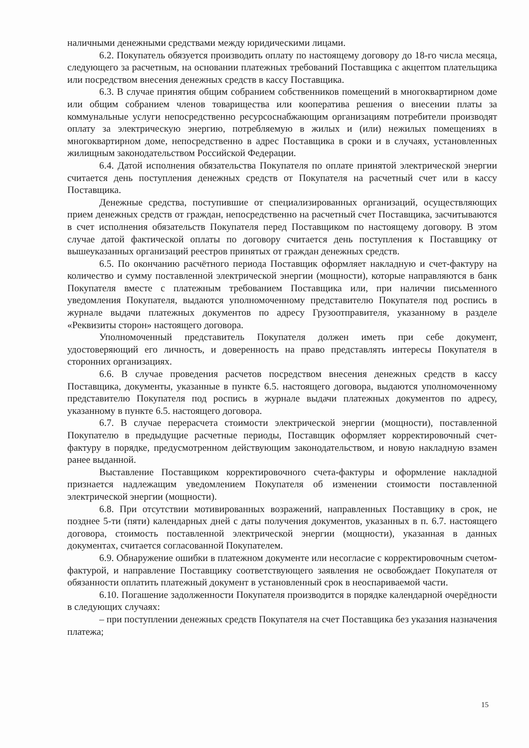наличными денежными средствами между юридическими лицами.
6.2. Покупатель обязуется производить оплату по настоящему договору до 18-го числа месяца, следующего за расчетным, на основании платежных требований Поставщика с акцептом плательщика или посредством внесения денежных средств в кассу Поставщика.
6.3. В случае принятия общим собранием собственников помещений в многоквартирном доме или общим собранием членов товарищества или кооператива решения о внесении платы за коммунальные услуги непосредственно ресурсоснабжающим организациям потребители производят оплату за электрическую энергию, потребляемую в жилых и (или) нежилых помещениях в многоквартирном доме, непосредственно в адрес Поставщика в сроки и в случаях, установленных жилищным законодательством Российской Федерации.
6.4. Датой исполнения обязательства Покупателя по оплате принятой электрической энергии считается день поступления денежных средств от Покупателя на расчетный счет или в кассу Поставщика.
Денежные средства, поступившие от специализированных организаций, осуществляющих прием денежных средств от граждан, непосредственно на расчетный счет Поставщика, засчитываются в счет исполнения обязательств Покупателя перед Поставщиком по настоящему договору. В этом случае датой фактической оплаты по договору считается день поступления к Поставщику от вышеуказанных организаций реестров принятых от граждан денежных средств.
6.5. По окончанию расчётного периода Поставщик оформляет накладную и счет-фактуру на количество и сумму поставленной электрической энергии (мощности), которые направляются в банк Покупателя вместе с платежным требованием Поставщика или, при наличии письменного уведомления Покупателя, выдаются уполномоченному представителю Покупателя под роспись в журнале выдачи платежных документов по адресу Грузоотправителя, указанному в разделе «Реквизиты сторон» настоящего договора.
Уполномоченный представитель Покупателя должен иметь при себе документ, удостоверяющий его личность, и доверенность на право представлять интересы Покупателя в сторонних организациях.
6.6. В случае проведения расчетов посредством внесения денежных средств в кассу Поставщика, документы, указанные в пункте 6.5. настоящего договора, выдаются уполномоченному представителю Покупателя под роспись в журнале выдачи платежных документов по адресу, указанному в пункте 6.5. настоящего договора.
6.7. В случае перерасчета стоимости электрической энергии (мощности), поставленной Покупателю в предыдущие расчетные периоды, Поставщик оформляет корректировочный счет-фактуру в порядке, предусмотренном действующим законодательством, и новую накладную взамен ранее выданной.
Выставление Поставщиком корректировочного счета-фактуры и оформление накладной признается надлежащим уведомлением Покупателя об изменении стоимости поставленной электрической энергии (мощности).
6.8. При отсутствии мотивированных возражений, направленных Поставщику в срок, не позднее 5-ти (пяти) календарных дней с даты получения документов, указанных в п. 6.7. настоящего договора, стоимость поставленной электрической энергии (мощности), указанная в данных документах, считается согласованной Покупателем.
6.9. Обнаружение ошибки в платежном документе или несогласие с корректировочным счетом-фактурой, и направление Поставщику соответствующего заявления не освобождает Покупателя от обязанности оплатить платежный документ в установленный срок в неоспариваемой части.
6.10. Погашение задолженности Покупателя производится в порядке календарной очерёдности в следующих случаях:
– при поступлении денежных средств Покупателя на счет Поставщика без указания назначения платежа;
15